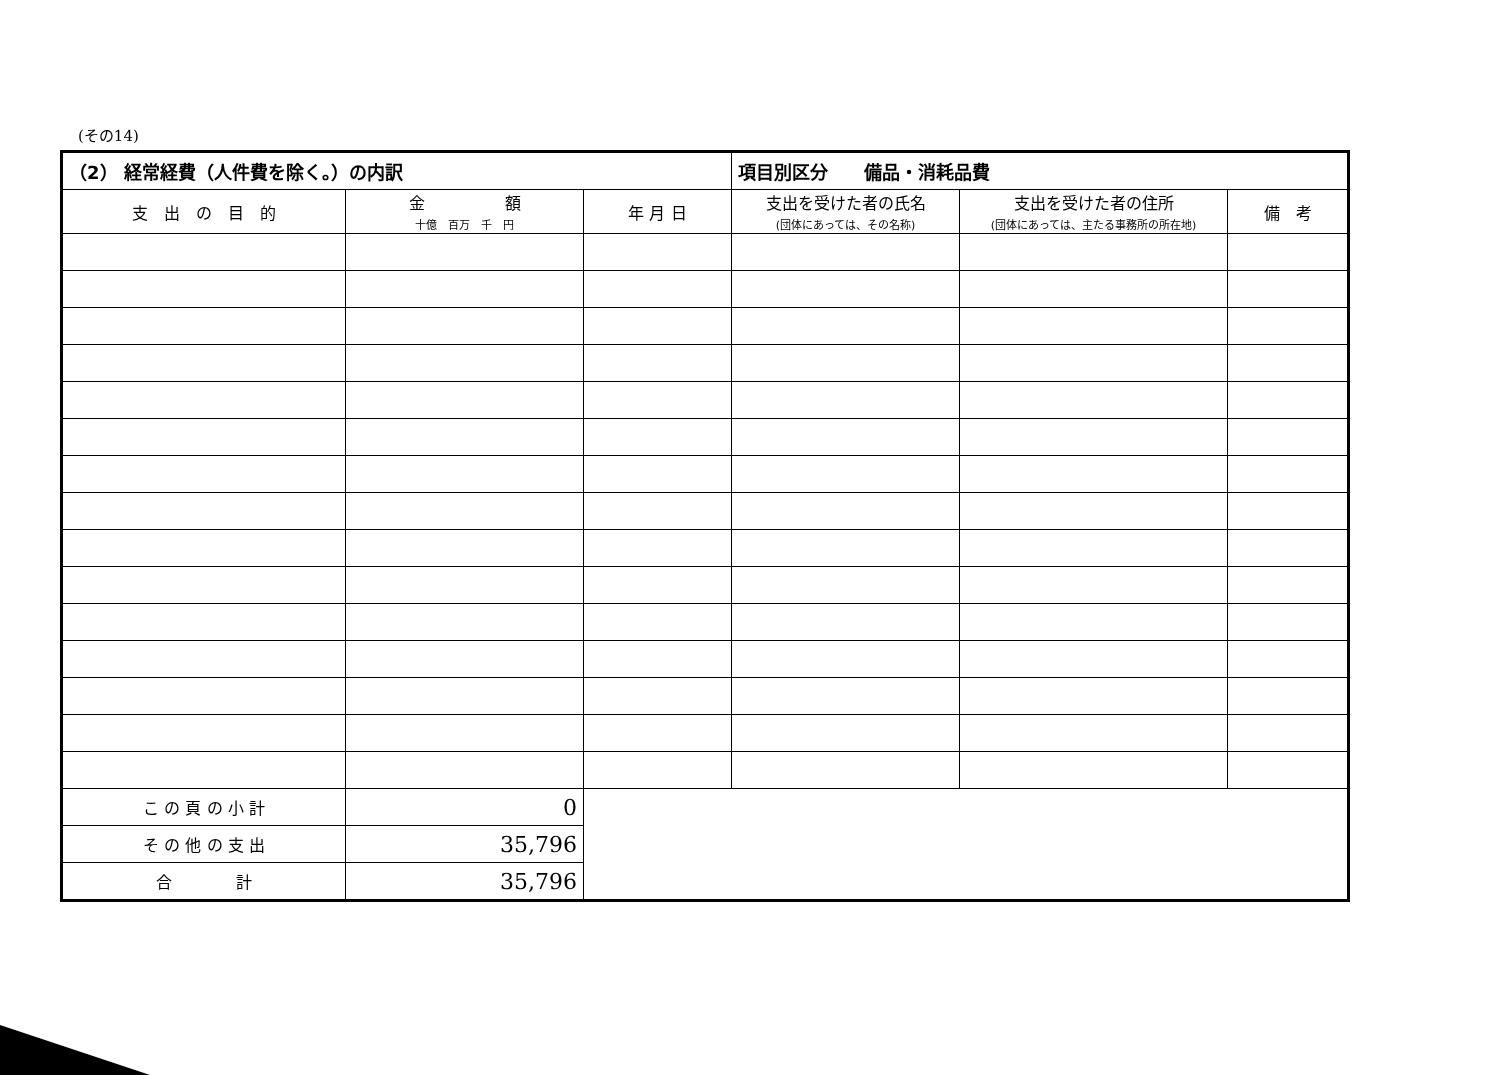(その14)
| （2） 経常経費（人件費を除く。）の内訳 | | | 項目別区分 備品・消耗品費 | | |
| --- | --- | --- | --- | --- | --- |
| 支 出 の 目 的 | 金 額 十億 百万 千 円 | 年 月 日 | 支出を受けた者の氏名 (団体にあっては、その名称) | 支出を受けた者の住所 (団体にあっては、主たる事務所の所在地) | 備 考 |
| こ の 頁 の 小 計 | 0 | | | | |
| そ の 他 の 支 出 | 35,796 | | | | |
| 合 計 | 35,796 | | | | |